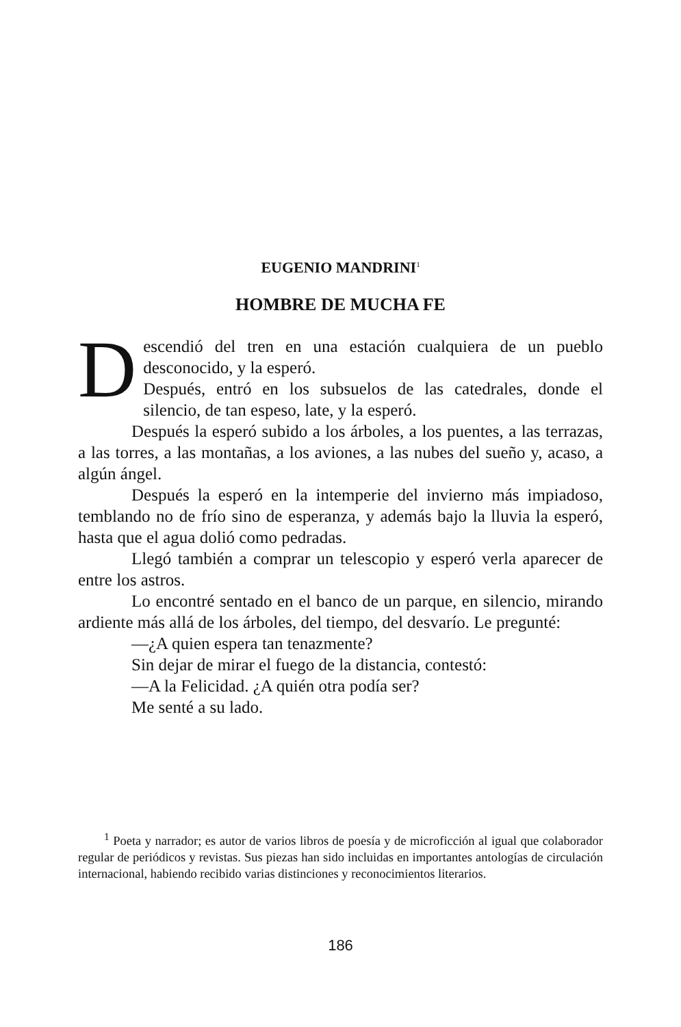EUGENIO MANDRINI<sup>1</sup>
HOMBRE DE MUCHA FE
Descendió del tren en una estación cualquiera de un pueblo desconocido, y la esperó.
Después, entró en los subsuelos de las catedrales, donde el silencio, de tan espeso, late, y la esperó.
Después la esperó subido a los árboles, a los puentes, a las terrazas, a las torres, a las montañas, a los aviones, a las nubes del sueño y, acaso, a algún ángel.
Después la esperó en la intemperie del invierno más impiadoso, temblando no de frío sino de esperanza, y además bajo la lluvia la esperó, hasta que el agua dolió como pedradas.
Llegó también a comprar un telescopio y esperó verla aparecer de entre los astros.
Lo encontré sentado en el banco de un parque, en silencio, mirando ardiente más allá de los árboles, del tiempo, del desvarío. Le pregunté:
—¿A quien espera tan tenazmente?
Sin dejar de mirar el fuego de la distancia, contestó:
—A la Felicidad. ¿A quién otra podía ser?
Me senté a su lado.
<sup>1</sup> Poeta y narrador; es autor de varios libros de poesía y de microficción al igual que colaborador regular de periódicos y revistas. Sus piezas han sido incluidas en importantes antologías de circulación internacional, habiendo recibido varias distinciones y reconocimientos literarios.
186